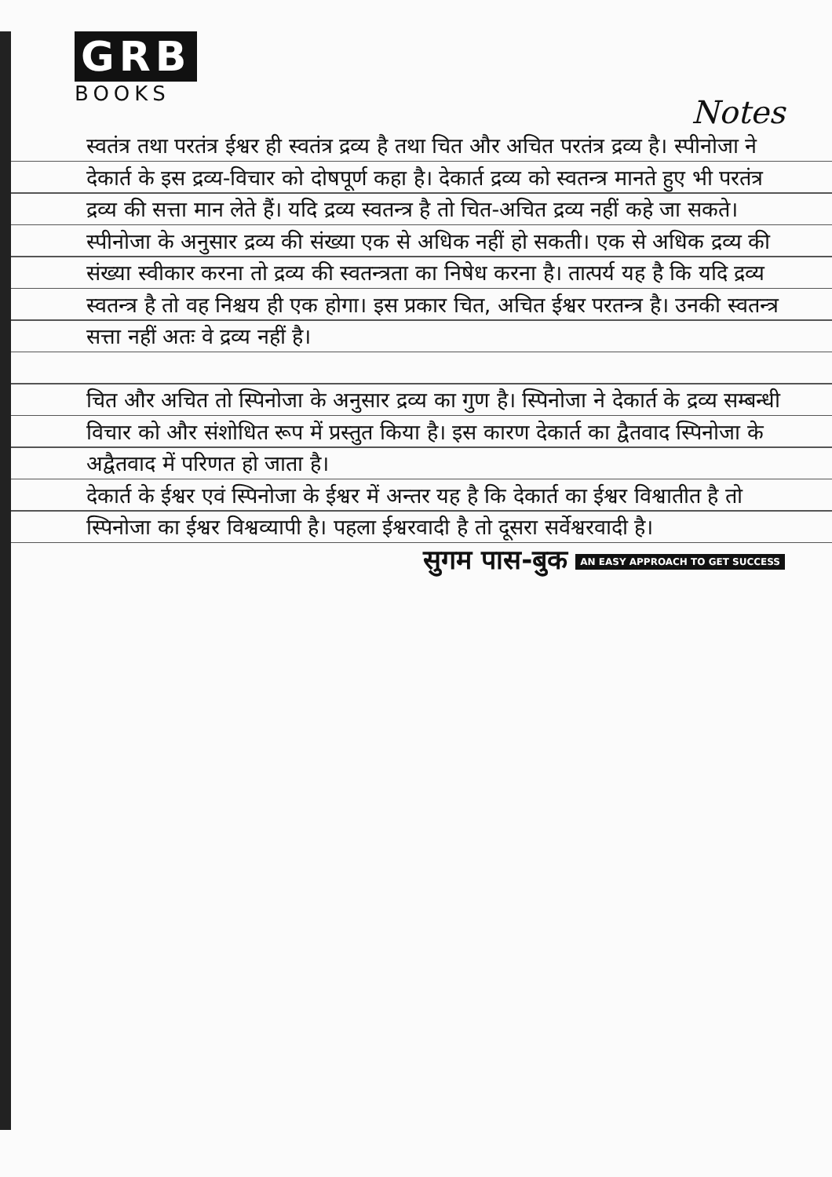GRB
BOOKS
Notes
स्वतंत्र तथा परतंत्र ईश्वर ही स्वतंत्र द्रव्य है तथा चित और अचित परतंत्र द्रव्य है। स्पीनोजा ने देकार्त के इस द्रव्य-विचार को दोषपूर्ण कहा है। देकार्त द्रव्य को स्वतन्त्र मानते हुए भी परतंत्र द्रव्य की सत्ता मान लेते हैं। यदि द्रव्य स्वतन्त्र है तो चित-अचित द्रव्य नहीं कहे जा सकते। स्पीनोजा के अनुसार द्रव्य की संख्या एक से अधिक नहीं हो सकती। एक से अधिक द्रव्य की संख्या स्वीकार करना तो द्रव्य की स्वतन्त्रता का निषेध करना है। तात्पर्य यह है कि यदि द्रव्य स्वतन्त्र है तो वह निश्चय ही एक होगा। इस प्रकार चित, अचित ईश्वर परतन्त्र है। उनकी स्वतन्त्र सत्ता नहीं अतः वे द्रव्य नहीं है।
चित और अचित तो स्पिनोजा के अनुसार द्रव्य का गुण है। स्पिनोजा ने देकार्त के द्रव्य सम्बन्धी विचार को और संशोधित रूप में प्रस्तुत किया है। इस कारण देकार्त का द्वैतवाद स्पिनोजा के अद्वैतवाद में परिणत हो जाता है।
देकार्त के ईश्वर एवं स्पिनोजा के ईश्वर में अन्तर यह है कि देकार्त का ईश्वर विश्वातीत है तो स्पिनोजा का ईश्वर विश्वव्यापी है। पहला ईश्वरवादी है तो दूसरा सर्वेश्वरवादी है।
सुगम पास-बुक AN EASY APPROACH TO GET SUCCESS